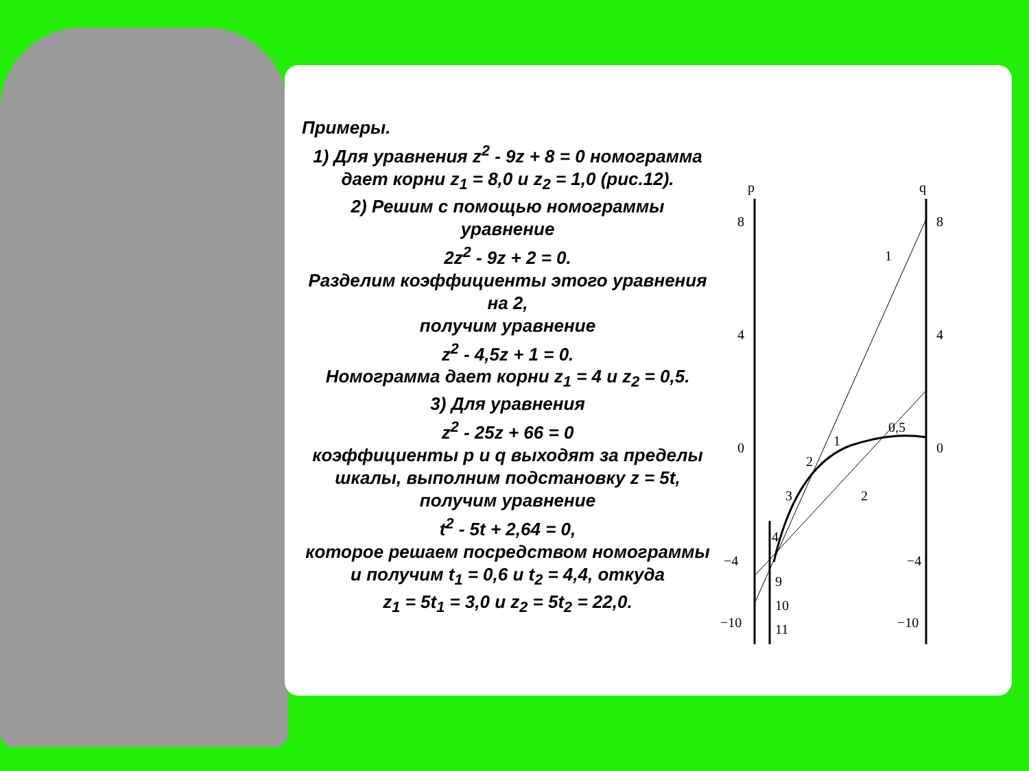Примеры.
1) Для уравнения z<sup>2</sup> - 9z + 8 = 0 номограмма дает корни z<sub>1</sub> = 8,0 и z<sub>2</sub> = 1,0 (рис.12).
2) Решим с помощью номограммы уравнение
2z<sup>2</sup> - 9z + 2 = 0.
Разделим коэффициенты этого уравнения на 2,
получим уравнение
z<sup>2</sup> - 4,5z + 1 = 0.
Номограмма дает корни z<sub>1</sub> = 4 и z<sub>2</sub> = 0,5.
3) Для уравнения
z<sup>2</sup> - 25z + 66 = 0
коэффициенты p и q выходят за пределы шкалы, выполним подстановку z = 5t,
получим уравнение
t<sup>2</sup> - 5t + 2,64 = 0,
которое решаем посредством номограммы и получим t<sub>1</sub> = 0,6 и t<sub>2</sub> = 4,4, откуда
z<sub>1</sub> = 5t<sub>1</sub> = 3,0 и z<sub>2</sub> = 5t<sub>2</sub> = 22,0.
p
q
8
4
0
−4
−10
8
4
0
−4
−10
0,5
1
2
3
4
1
2
9
10
11